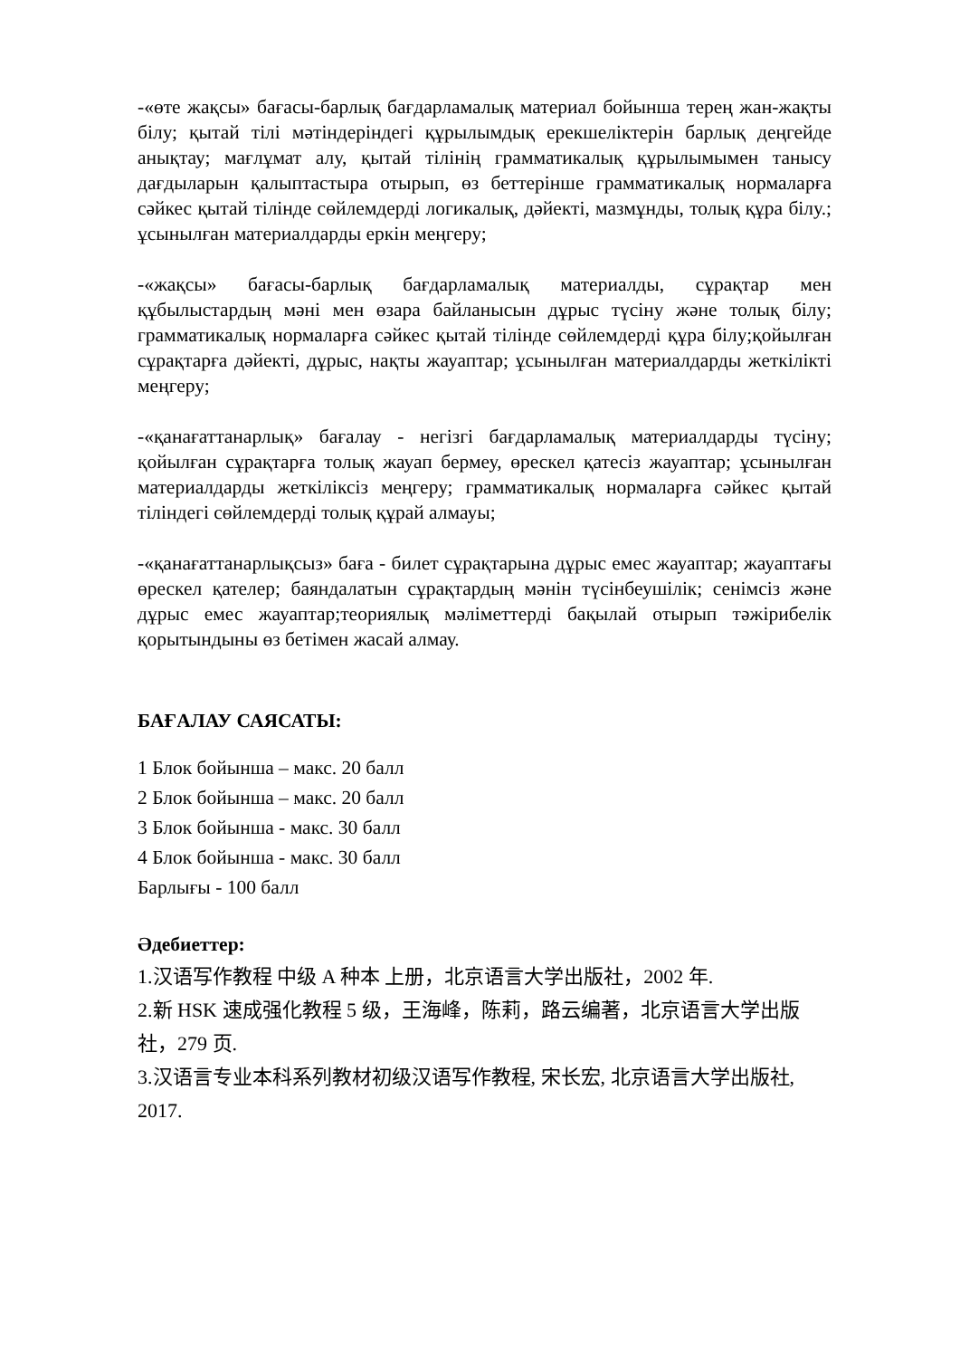-«өте жақсы» бағасы-барлық бағдарламалық материал бойынша терең жан-жақты білу; қытай тілі мәтіндеріндегі құрылымдық ерекшеліктерін барлық деңгейде анықтау; мағлұмат алу, қытай тілінің грамматикалық құрылымымен танысу дағдыларын қалыптастыра отырып, өз беттерінше грамматикалық нормаларға сәйкес қытай тілінде сөйлемдерді логикалық, дәйекті, мазмұнды, толық құра білу.; ұсынылған материалдарды еркін меңгеру;
-«жақсы» бағасы-барлық бағдарламалық материалды, сұрақтар мен құбылыстардың мәні мен өзара байланысын дұрыс түсіну және толық білу; грамматикалық нормаларға сәйкес қытай тілінде сөйлемдерді құра білу;қойылған сұрақтарға дәйекті, дұрыс, нақты жауаптар; ұсынылған материалдарды жеткілікті меңгеру;
-«қанағаттанарлық» бағалау - негізгі бағдарламалық материалдарды түсіну; қойылған сұрақтарға толық жауап бермеу, өрескел қатесіз жауаптар; ұсынылған материалдарды жеткіліксіз меңгеру; грамматикалық нормаларға сәйкес қытай тіліндегі сөйлемдерді толық құрай алмауы;
-«қанағаттанарлықсыз» баға - билет сұрақтарына дұрыс емес жауаптар; жауаптағы өрескел қателер; баяндалатын сұрақтардың мәнін түсінбеушілік; сенімсіз және дұрыс емес жауаптар;теориялық мәліметтерді бақылай отырып тәжірибелік қорытындыны өз бетімен жасай алмау.
БАҒАЛАУ САЯСАТЫ:
1 Блок бойынша – макс. 20 балл
2 Блок бойынша – макс. 20 балл
3 Блок бойынша - макс. 30 балл
4 Блок бойынша - макс. 30 балл
Барлығы - 100 балл
Әдебиеттер:
1.汉语写作教程 中级 A 种本 上册，北京语言大学出版社，2002 年.
2.新 HSK 速成强化教程 5 级，王海峰，陈莉，路云编著，北京语言大学出版社，279 页.
3.汉语言专业本科系列教材初级汉语写作教程, 宋长宏, 北京语言大学出版社, 2017.